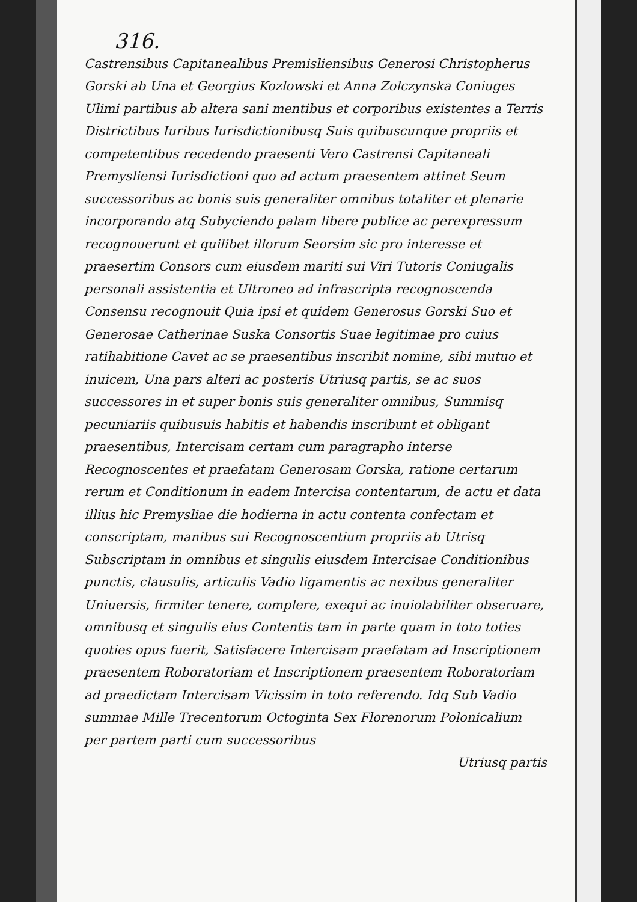316.
Castrensibus Capitanealibus Premisliensibus Generosi Christophe­rus Gorski ab Una et Georgius Kozlowski et Anna Zolczynska Coniuges Ulimi partibus ab altera sani mentibus et corporibus existentes a Terris Districtibus Iuribus Iurisdictionibusq Suis quibuscunque propriis et competentibus recedendo praesenti Vero Castrensi Capitaneali Premysliensi Iurisdictioni quo ad actum praesentem attinet Seum successoribus ac bonis suis generaliter omnibus totaliter et plenarie incorporando atq Subyciendo palam libere publice ac perexpressum recognouerunt et quilibet illorum Seorsim sic pro interesse et praesertim Consors cum eiusdem mariti sui Viri Tutoris Coniugalis personali assistentia et Ultroneo ad infrascripta recognoscenda Consensu recognouit Quia ipsi et quidem Generosus Gorski Suo et Generosae Catherinae Suska Consortis Suae legitimae pro cuius ratihabitione Cavet ac se praesentibus inscribit nomine, sibi mutuo et inuicem, Una pars alteri ac posteris Utriusq partis, se ac suos successores in et super bonis suis generaliter omnibus, Summisq pecuniariis quibusuis habitis et habendis inscribunt et obligant praesentibus, Intercisam certam cum paragrapho interse Recognoscentes et praefatam Generosam Gorska, ratione certarum rerum et Conditionum in eadem Intercisa contentarum, de actu et data illius hic Premysliae die hodierna in actu contenta confectam et conscriptam, manibus sui Recognoscentium propriis ab Utrisq Subscriptam in omnibus et singulis eiusdem Intercisae Conditionibus punctis, clausulis, articulis Vadio ligamentis ac nexibus generaliter Uniuersis, firmiter tenere, complere, exequi ac inuiolabiliter obseruare, omnibusq et singulis eius Contentis tam in parte quam in toto toties quoties opus fuerit, Satisfacere Intercisam praefatam ad Inscriptionem praesentem Roboratoriam et Inscriptionem praesentem Roboratoriam ad praedictam Intercisam Vicissim in toto referendo. Idq Sub Vadio summae Mille Trecentorum Octoginta Sex Florenorum Polonicalium per partem parti cum successoribus
Utriusq partis